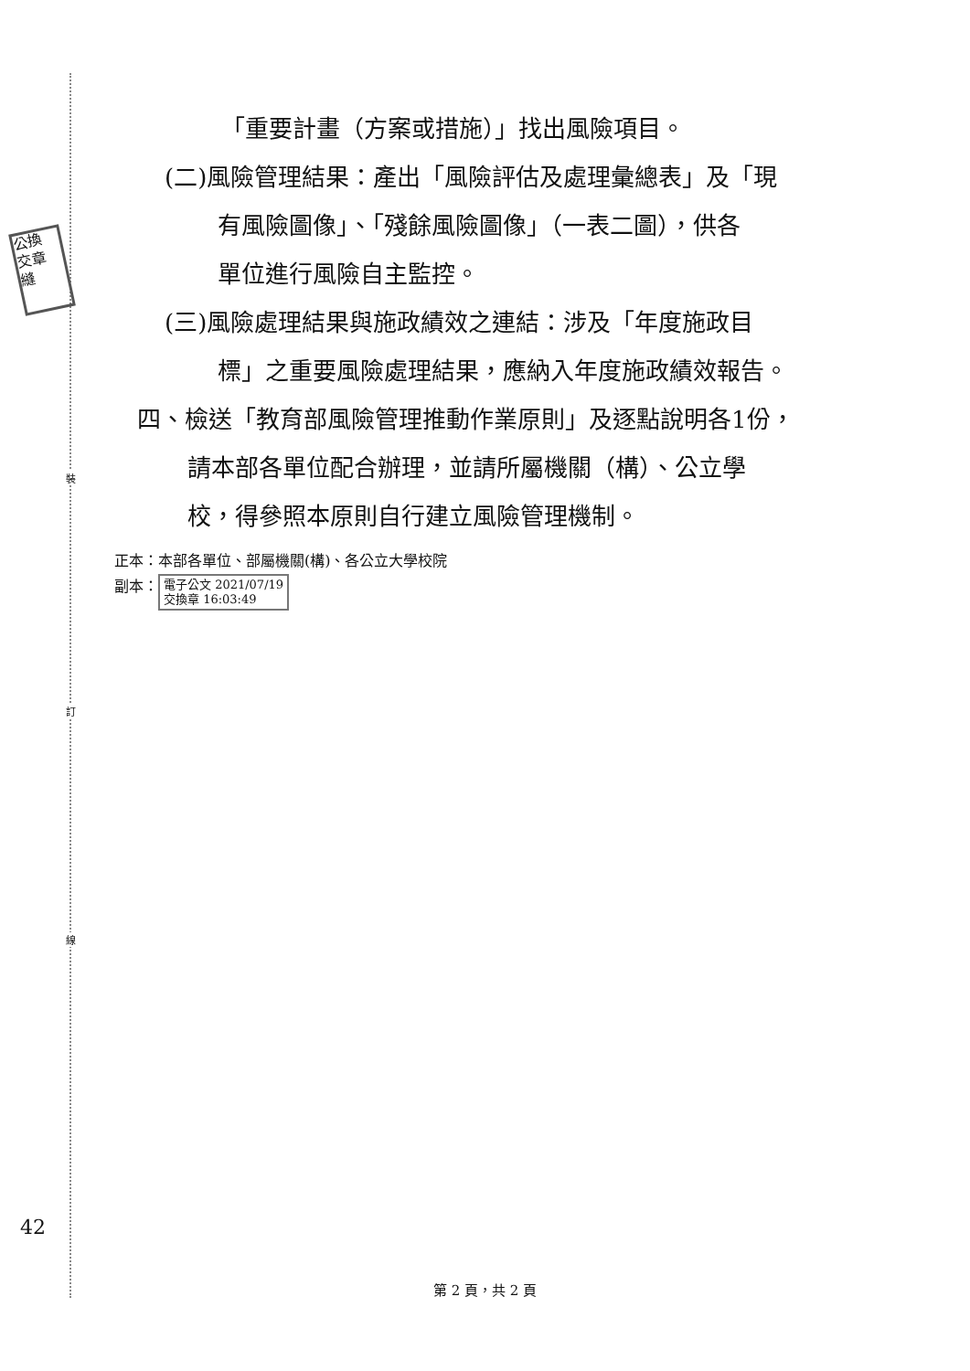裝
訂
線
公換
交章
縫
「重要計畫（方案或措施）」找出風險項目。
(二)風險管理結果：產出「風險評估及處理彙總表」及「現
有風險圖像」、「殘餘風險圖像」（一表二圖），供各
單位進行風險自主監控。
(三)風險處理結果與施政績效之連結：涉及「年度施政目
標」之重要風險處理結果，應納入年度施政績效報告。
四、檢送「教育部風險管理推動作業原則」及逐點說明各1份，
請本部各單位配合辦理，並請所屬機關（構）、公立學
校，得參照本原則自行建立風險管理機制。
正本：本部各單位、部屬機關(構)、各公立大學校院
副本： 電子公文 2021/07/19
交換章 16:03:49
42
第 2 頁，共 2 頁